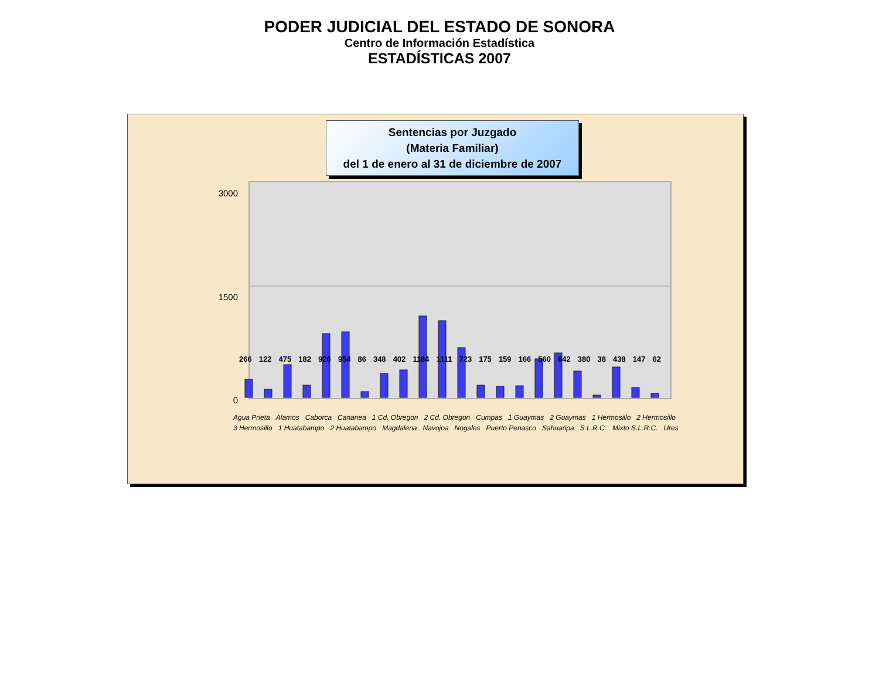PODER JUDICIAL DEL ESTADO DE SONORA
Centro de Información Estadística
ESTADÍSTICAS 2007
3000
1500
0
Sentencias por Juzgado
(Materia Familiar)
del 1 de enero al 31 de diciembre de 2007
266 122 475 182 926 954 86 348 402 1184 1111 723 175 159 166 560 642 380 38 438 147 62
Agua Prieta Alamos Caborca Cananea 1 Cd. Obregon 2 Cd. Obregon Cumpas 1 Guaymas 2 Guaymas 1 Hermosillo 2 Hermosillo 3 Hermosillo 1 Huatabampo 2 Huatabampo Magdalena Navojoa Nogales Puerto Penasco Sahuaripa S.L.R.C. Mixto S.L.R.C. Ures